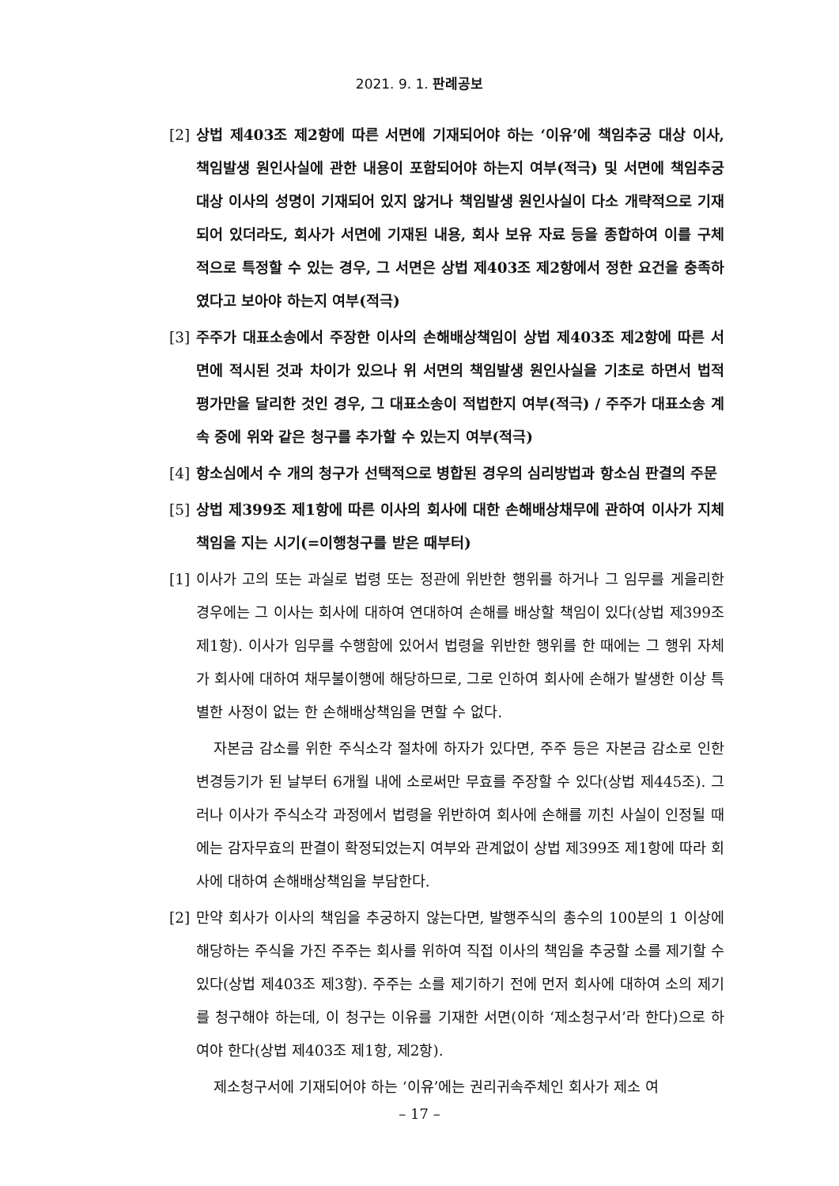2021. 9. 1. 판례공보
[2] 상법 제403조 제2항에 따른 서면에 기재되어야 하는 ‘이유’에 책임추궁 대상 이사, 책임발생 원인사실에 관한 내용이 포함되어야 하는지 여부(적극) 및 서면에 책임추궁 대상 이사의 성명이 기재되어 있지 않거나 책임발생 원인사실이 다소 개략적으로 기재되어 있더라도, 회사가 서면에 기재된 내용, 회사 보유 자료 등을 종합하여 이를 구체적으로 특정할 수 있는 경우, 그 서면은 상법 제403조 제2항에서 정한 요건을 충족하였다고 보아야 하는지 여부(적극)
[3] 주주가 대표소송에서 주장한 이사의 손해배상책임이 상법 제403조 제2항에 따른 서면에 적시된 것과 차이가 있으나 위 서면의 책임발생 원인사실을 기초로 하면서 법적 평가만을 달리한 것인 경우, 그 대표소송이 적법한지 여부(적극) / 주주가 대표소송 계속 중에 위와 같은 청구를 추가할 수 있는지 여부(적극)
[4] 항소심에서 수 개의 청구가 선택적으로 병합된 경우의 심리방법과 항소심 판결의 주문
[5] 상법 제399조 제1항에 따른 이사의 회사에 대한 손해배상채무에 관하여 이사가 지체책임을 지는 시기(=이행청구를 받은 때부터)
[1] 이사가 고의 또는 과실로 법령 또는 정관에 위반한 행위를 하거나 그 임무를 게을리한 경우에는 그 이사는 회사에 대하여 연대하여 손해를 배상할 책임이 있다(상법 제399조 제1항). 이사가 임무를 수행함에 있어서 법령을 위반한 행위를 한 때에는 그 행위 자체가 회사에 대하여 채무불이행에 해당하므로, 그로 인하여 회사에 손해가 발생한 이상 특별한 사정이 없는 한 손해배상책임을 면할 수 없다.
자본금 감소를 위한 주식소각 절차에 하자가 있다면, 주주 등은 자본금 감소로 인한 변경등기가 된 날부터 6개월 내에 소로써만 무효를 주장할 수 있다(상법 제445조). 그러나 이사가 주식소각 과정에서 법령을 위반하여 회사에 손해를 끼친 사실이 인정될 때에는 감자무효의 판결이 확정되었는지 여부와 관계없이 상법 제399조 제1항에 따라 회사에 대하여 손해배상책임을 부담한다.
[2] 만약 회사가 이사의 책임을 추궁하지 않는다면, 발행주식의 총수의 100분의 1 이상에 해당하는 주식을 가진 주주는 회사를 위하여 직접 이사의 책임을 추궁할 소를 제기할 수 있다(상법 제403조 제3항). 주주는 소를 제기하기 전에 먼저 회사에 대하여 소의 제기를 청구해야 하는데, 이 청구는 이유를 기재한 서면(이하 ‘제소청구서’라 한다)으로 하여야 한다(상법 제403조 제1항, 제2항).
제소청구서에 기재되어야 하는 ‘이유’에는 권리귀속주체인 회사가 제소 여
– 17 –